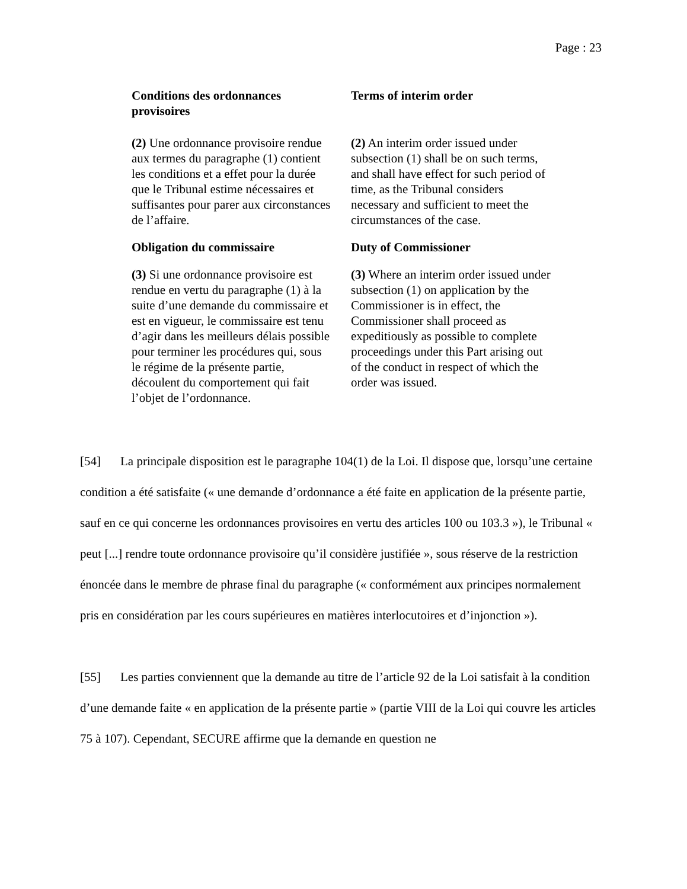Page : 23
Conditions des ordonnances provisoires
Terms of interim order
(2) Une ordonnance provisoire rendue aux termes du paragraphe (1) contient les conditions et a effet pour la durée que le Tribunal estime nécessaires et suffisantes pour parer aux circonstances de l’affaire.
(2) An interim order issued under subsection (1) shall be on such terms, and shall have effect for such period of time, as the Tribunal considers necessary and sufficient to meet the circumstances of the case.
Obligation du commissaire Duty of Commissioner
(3) Si une ordonnance provisoire est rendue en vertu du paragraphe (1) à la suite d’une demande du commissaire et est en vigueur, le commissaire est tenu d’agir dans les meilleurs délais possible pour terminer les procédures qui, sous le régime de la présente partie, découlent du comportement qui fait l’objet de l’ordonnance.
(3) Where an interim order issued under subsection (1) on application by the Commissioner is in effect, the Commissioner shall proceed as expeditiously as possible to complete proceedings under this Part arising out of the conduct in respect of which the order was issued.
[54] La principale disposition est le paragraphe 104(1) de la Loi. Il dispose que, lorsqu’une certaine condition a été satisfaite (« une demande d’ordonnance a été faite en application de la présente partie, sauf en ce qui concerne les ordonnances provisoires en vertu des articles 100 ou 103.3 »), le Tribunal « peut [...] rendre toute ordonnance provisoire qu’il considère justifiée », sous réserve de la restriction énoncée dans le membre de phrase final du paragraphe (« conformément aux principes normalement pris en considération par les cours supérieures en matières interlocutoires et d’injonction »).
[55] Les parties conviennent que la demande au titre de l’article 92 de la Loi satisfait à la condition d’une demande faite « en application de la présente partie » (partie VIII de la Loi qui couvre les articles 75 à 107). Cependant, SECURE affirme que la demande en question ne